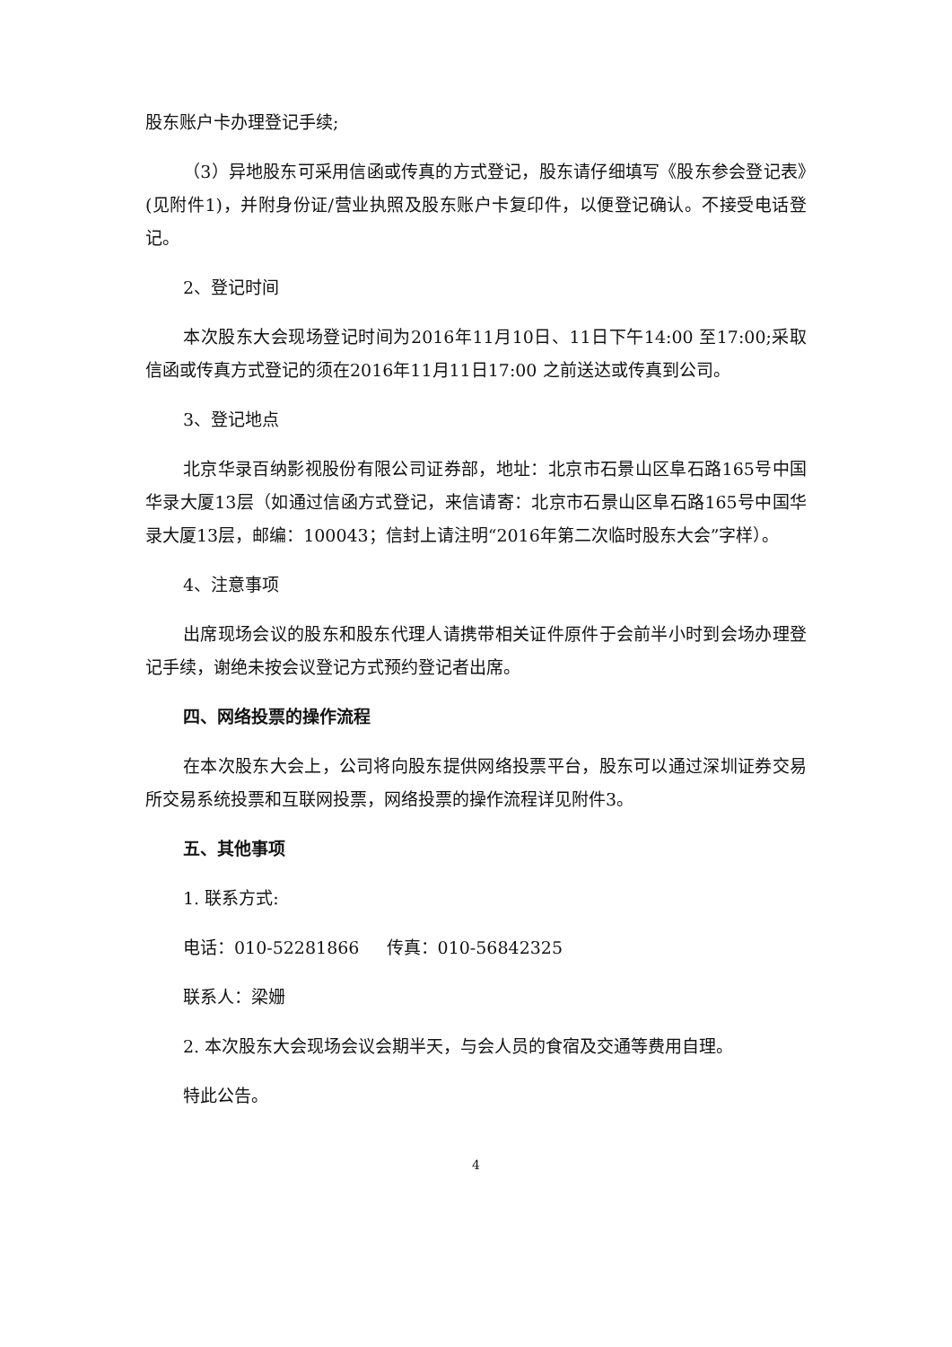股东账户卡办理登记手续;
（3）异地股东可采用信函或传真的方式登记，股东请仔细填写《股东参会登记表》(见附件1)，并附身份证/营业执照及股东账户卡复印件，以便登记确认。不接受电话登记。
2、登记时间
本次股东大会现场登记时间为2016年11月10日、11日下午14:00 至17:00;采取信函或传真方式登记的须在2016年11月11日17:00 之前送达或传真到公司。
3、登记地点
北京华录百纳影视股份有限公司证券部，地址：北京市石景山区阜石路165号中国华录大厦13层（如通过信函方式登记，来信请寄：北京市石景山区阜石路165号中国华录大厦13层，邮编：100043；信封上请注明“2016年第二次临时股东大会”字样）。
4、注意事项
出席现场会议的股东和股东代理人请携带相关证件原件于会前半小时到会场办理登记手续，谢绝未按会议登记方式预约登记者出席。
四、网络投票的操作流程
在本次股东大会上，公司将向股东提供网络投票平台，股东可以通过深圳证券交易所交易系统投票和互联网投票，网络投票的操作流程详见附件3。
五、其他事项
1. 联系方式:
电话：010-52281866 传真：010-56842325
联系人：梁姗
2. 本次股东大会现场会议会期半天，与会人员的食宿及交通等费用自理。
特此公告。
4